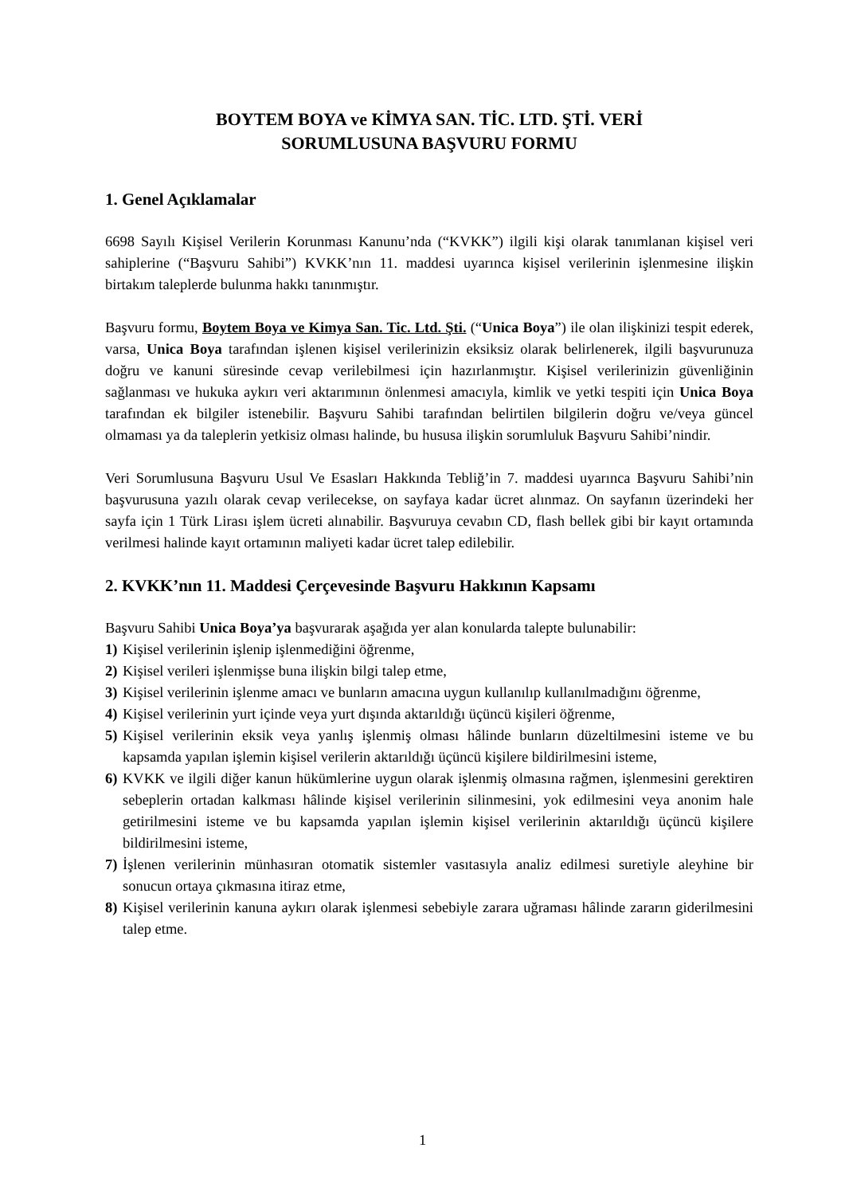BOYTEM BOYA ve KİMYA SAN. TİC. LTD. ŞTİ. VERİ
SORUMLUSUNA BAŞVURU FORMU
1. Genel Açıklamalar
6698 Sayılı Kişisel Verilerin Korunması Kanunu’nda (“KVKK”) ilgili kişi olarak tanımlanan kişisel veri sahiplerine (“Başvuru Sahibi”) KVKK’nın 11. maddesi uyarınca kişisel verilerinin işlenmesine ilişkin birtakım taleplerde bulunma hakkı tanınmıştır.
Başvuru formu, Boytem Boya ve Kimya San. Tic. Ltd. Şti. (“Unica Boya”) ile olan ilişkinizi tespit ederek, varsa, Unica Boya tarafından işlenen kişisel verilerinizin eksiksiz olarak belirlenerek, ilgili başvurunuza doğru ve kanuni süresinde cevap verilebilmesi için hazırlanmıştır. Kişisel verilerinizin güvenliğinin sağlanması ve hukuka aykırı veri aktarımının önlenmesi amacıyla, kimlik ve yetki tespiti için Unica Boya tarafından ek bilgiler istenebilir. Başvuru Sahibi tarafından belirtilen bilgilerin doğru ve/veya güncel olmaması ya da taleplerin yetkisiz olması halinde, bu hususa ilişkin sorumluluk Başvuru Sahibi’nindir.
Veri Sorumlusuna Başvuru Usul Ve Esasları Hakkında Tebliğ’in 7. maddesi uyarınca Başvuru Sahibi’nin başvurusuna yazılı olarak cevap verilecekse, on sayfaya kadar ücret alınmaz. On sayfanın üzerindeki her sayfa için 1 Türk Lirası işlem ücreti alınabilir. Başvuruya cevabın CD, flash bellek gibi bir kayıt ortamında verilmesi halinde kayıt ortamının maliyeti kadar ücret talep edilebilir.
2. KVKK’nın 11. Maddesi Çerçevesinde Başvuru Hakkının Kapsamı
Başvuru Sahibi Unica Boya’ya başvurarak aşağıda yer alan konularda talepte bulunabilir:
1) Kişisel verilerinin işlenip işlenmediğini öğrenme,
2) Kişisel verileri işlenmişse buna ilişkin bilgi talep etme,
3) Kişisel verilerinin işlenme amacı ve bunların amacına uygun kullanılıp kullanılmadığını öğrenme,
4) Kişisel verilerinin yurt içinde veya yurt dışında aktarıldığı üçüncü kişileri öğrenme,
5) Kişisel verilerinin eksik veya yanlış işlenmiş olması hâlinde bunların düzeltilmesini isteme ve bu kapsamda yapılan işlemin kişisel verilerin aktarıldığı üçüncü kişilere bildirilmesini isteme,
6) KVKK ve ilgili diğer kanun hükümlerine uygun olarak işlenmiş olmasına rağmen, işlenmesini gerektiren sebeplerin ortadan kalkması hâlinde kişisel verilerinin silinmesini, yok edilmesini veya anonim hale getirilmesini isteme ve bu kapsamda yapılan işlemin kişisel verilerinin aktarıldığı üçüncü kişilere bildirilmesini isteme,
7) İşlenen verilerinin münhasıran otomatik sistemler vasıtasıyla analiz edilmesi suretiyle aleyhine bir sonucun ortaya çıkmasına itiraz etme,
8) Kişisel verilerinin kanuna aykırı olarak işlenmesi sebebiyle zarara uğraması hâlinde zararın giderilmesini talep etme.
1